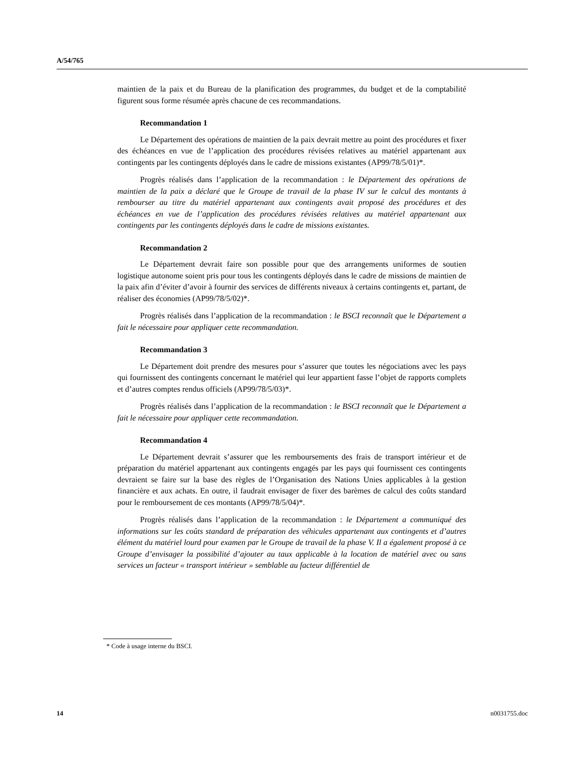A/54/765
maintien de la paix et du Bureau de la planification des programmes, du budget et de la comptabilité figurent sous forme résumée après chacune de ces recommandations.
Recommandation 1
Le Département des opérations de maintien de la paix devrait mettre au point des procédures et fixer des échéances en vue de l’application des procédures révisées relatives au matériel appartenant aux contingents par les contingents déployés dans le cadre de missions existantes (AP99/78/5/01)*.
Progrès réalisés dans l’application de la recommandation : le Département des opérations de maintien de la paix a déclaré que le Groupe de travail de la phase IV sur le calcul des montants à rembourser au titre du matériel appartenant aux contingents avait proposé des procédures et des échéances en vue de l’application des procédures révisées relatives au matériel appartenant aux contingents par les contingents déployés dans le cadre de missions existantes.
Recommandation 2
Le Département devrait faire son possible pour que des arrangements uniformes de soutien logistique autonome soient pris pour tous les contingents déployés dans le cadre de missions de maintien de la paix afin d’éviter d’avoir à fournir des services de différents niveaux à certains contingents et, partant, de réaliser des économies (AP99/78/5/02)*.
Progrès réalisés dans l’application de la recommandation : le BSCI reconnaît que le Département a fait le nécessaire pour appliquer cette recommandation.
Recommandation 3
Le Département doit prendre des mesures pour s’assurer que toutes les négociations avec les pays qui fournissent des contingents concernant le matériel qui leur appartient fasse l’objet de rapports complets et d’autres comptes rendus officiels (AP99/78/5/03)*.
Progrès réalisés dans l’application de la recommandation : le BSCI reconnaît que le Département a fait le nécessaire pour appliquer cette recommandation.
Recommandation 4
Le Département devrait s’assurer que les remboursements des frais de transport intérieur et de préparation du matériel appartenant aux contingents engagés par les pays qui fournissent ces contingents devraient se faire sur la base des règles de l’Organisation des Nations Unies applicables à la gestion financière et aux achats. En outre, il faudrait envisager de fixer des barèmes de calcul des coûts standard pour le remboursement de ces montants (AP99/78/5/04)*.
Progrès réalisés dans l’application de la recommandation : le Département a communiqué des informations sur les coûts standard de préparation des véhicules appartenant aux contingents et d’autres élément du matériel lourd pour examen par le Groupe de travail de la phase V. Il a également proposé à ce Groupe d’envisager la possibilité d’ajouter au taux applicable à la location de matériel avec ou sans services un facteur « transport intérieur » semblable au facteur différentiel de
* Code à usage interne du BSCI.
14 n0031755.doc